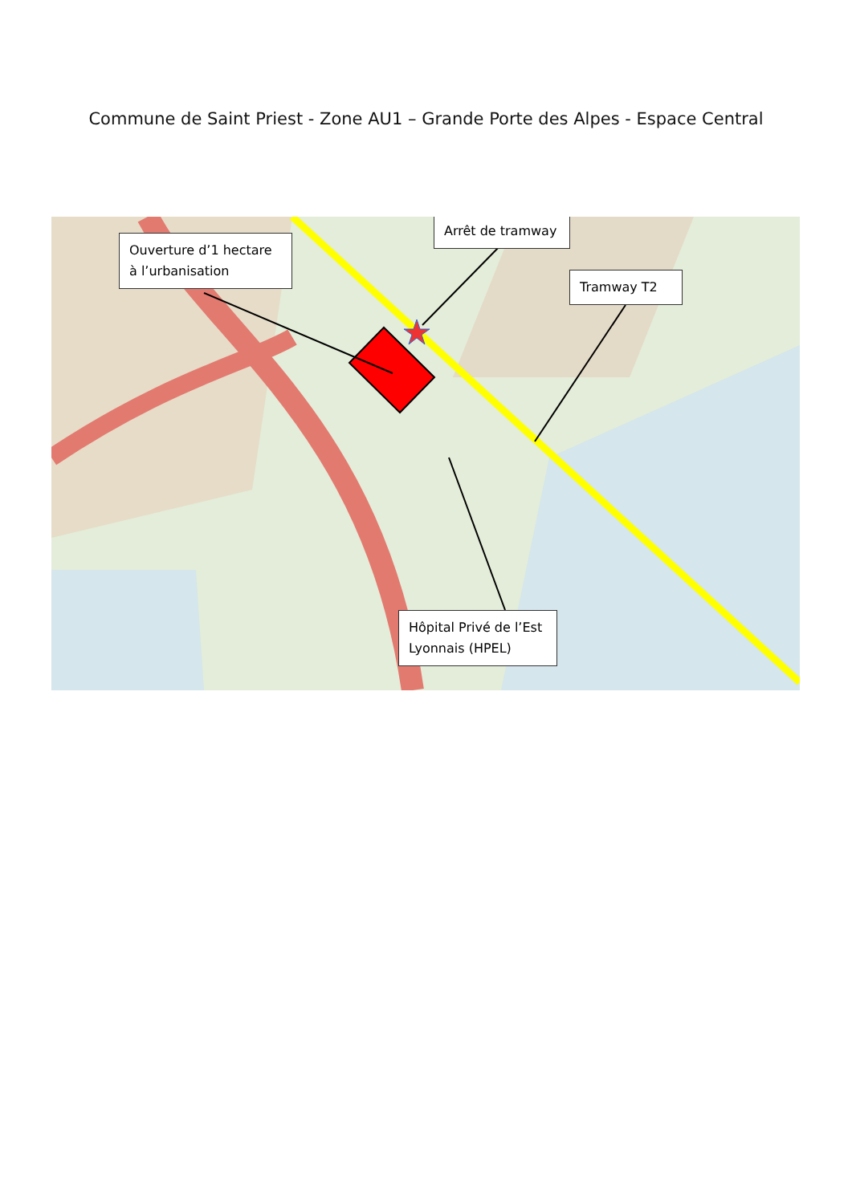Commune de Saint Priest - Zone AU1 – Grande Porte des Alpes - Espace Central
Ouverture d’1 hectare à l’urbanisation
Arrêt de tramway
Tramway T2
Hôpital Privé de l’Est Lyonnais (HPEL)